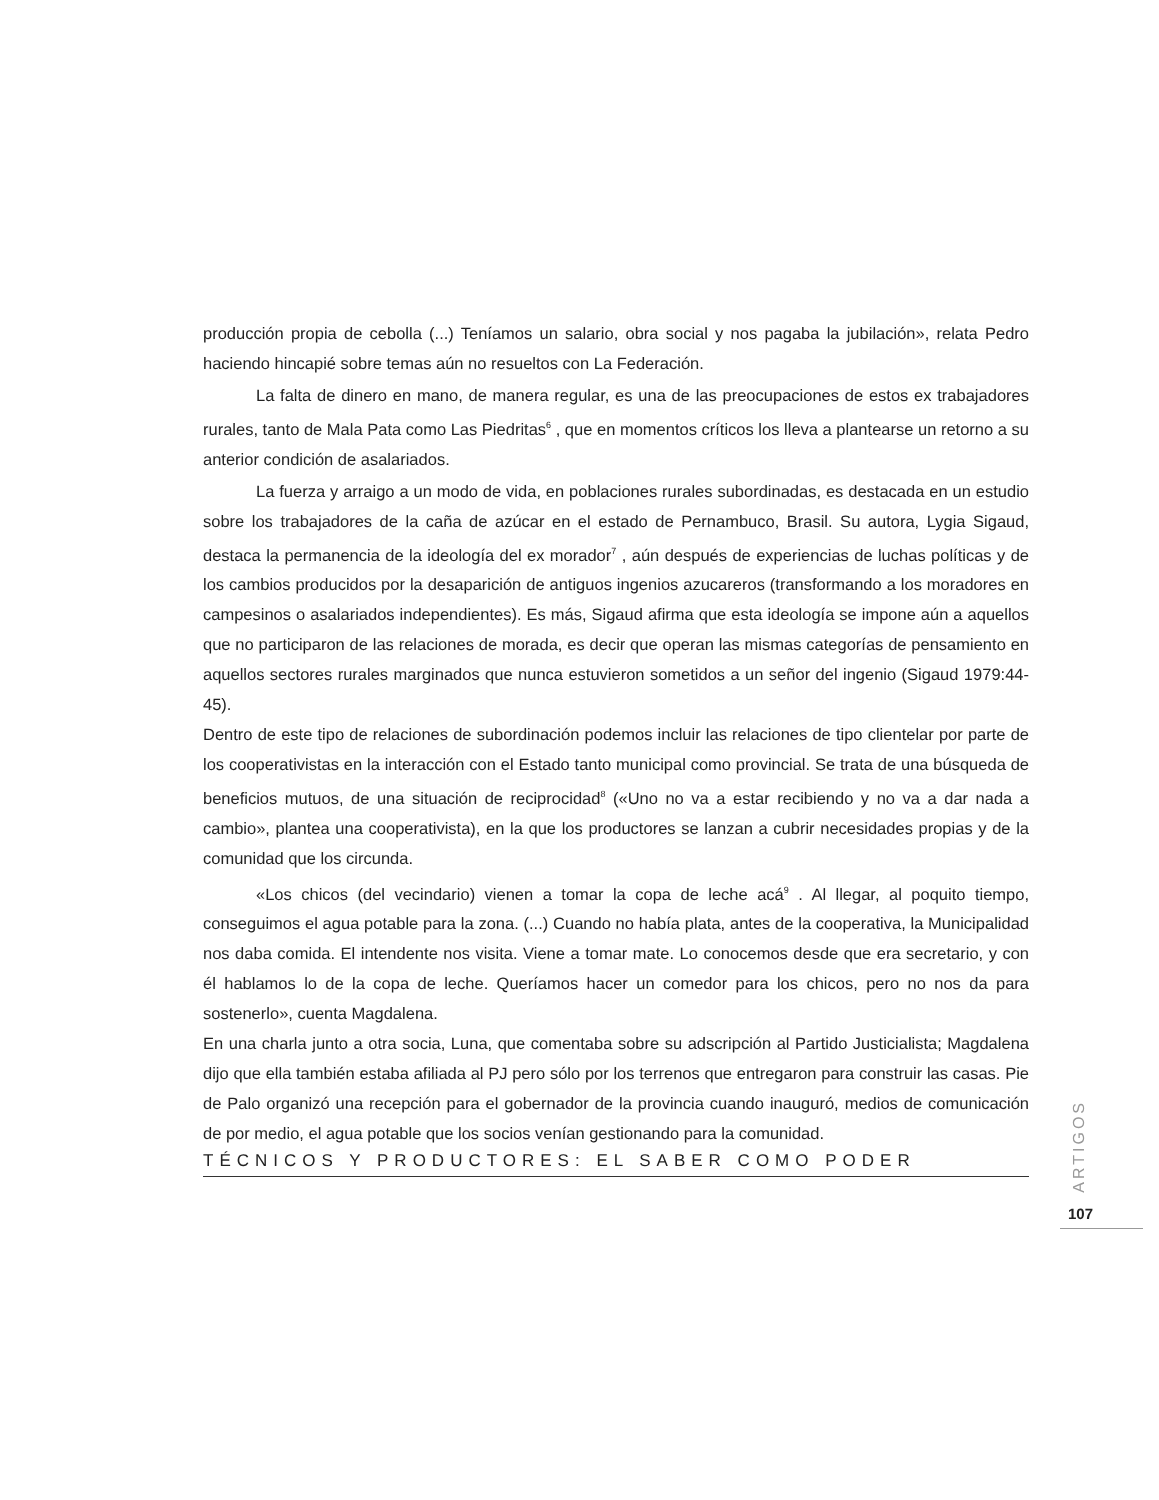producción propia de cebolla (...) Teníamos un salario, obra social y nos pagaba la jubilación», relata Pedro haciendo hincapié sobre temas aún no resueltos con La Federación.
La falta de dinero en mano, de manera regular, es una de las preocupaciones de estos ex trabajadores rurales, tanto de Mala Pata como Las Piedritas<sup>6</sup> , que en momentos críticos los lleva a plantearse un retorno a su anterior condición de asalariados.
La fuerza y arraigo a un modo de vida, en poblaciones rurales subordinadas, es destacada en un estudio sobre los trabajadores de la caña de azúcar en el estado de Pernambuco, Brasil. Su autora, Lygia Sigaud, destaca la permanencia de la ideología del ex morador<sup>7</sup> , aún después de experiencias de luchas políticas y de los cambios producidos por la desaparición de antiguos ingenios azucareros (transformando a los moradores en campesinos o asalariados independientes). Es más, Sigaud afirma que esta ideología se impone aún a aquellos que no participaron de las relaciones de morada, es decir que operan las mismas categorías de pensamiento en aquellos sectores rurales marginados que nunca estuvieron sometidos a un señor del ingenio (Sigaud 1979:44-45).
Dentro de este tipo de relaciones de subordinación podemos incluir las relaciones de tipo clientelar por parte de los cooperativistas en la interacción con el Estado tanto municipal como provincial. Se trata de una búsqueda de beneficios mutuos, de una situación de reciprocidad<sup>8</sup> («Uno no va a estar recibiendo y no va a dar nada a cambio», plantea una cooperativista), en la que los productores se lanzan a cubrir necesidades propias y de la comunidad que los circunda.
«Los chicos (del vecindario) vienen a tomar la copa de leche acá<sup>9</sup> . Al llegar, al poquito tiempo, conseguimos el agua potable para la zona. (...) Cuando no había plata, antes de la cooperativa, la Municipalidad nos daba comida. El intendente nos visita. Viene a tomar mate. Lo conocemos desde que era secretario, y con él hablamos lo de la copa de leche. Queríamos hacer un comedor para los chicos, pero no nos da para sostenerlo», cuenta Magdalena.
En una charla junto a otra socia, Luna, que comentaba sobre su adscripción al Partido Justicialista; Magdalena dijo que ella también estaba afiliada al PJ pero sólo por los terrenos que entregaron para construir las casas. Pie de Palo organizó una recepción para el gobernador de la provincia cuando inauguró, medios de comunicación de por medio, el agua potable que los socios venían gestionando para la comunidad.
TÉCNICOS Y PRODUCTORES: EL SABER COMO PODER
ARTIGOS
107